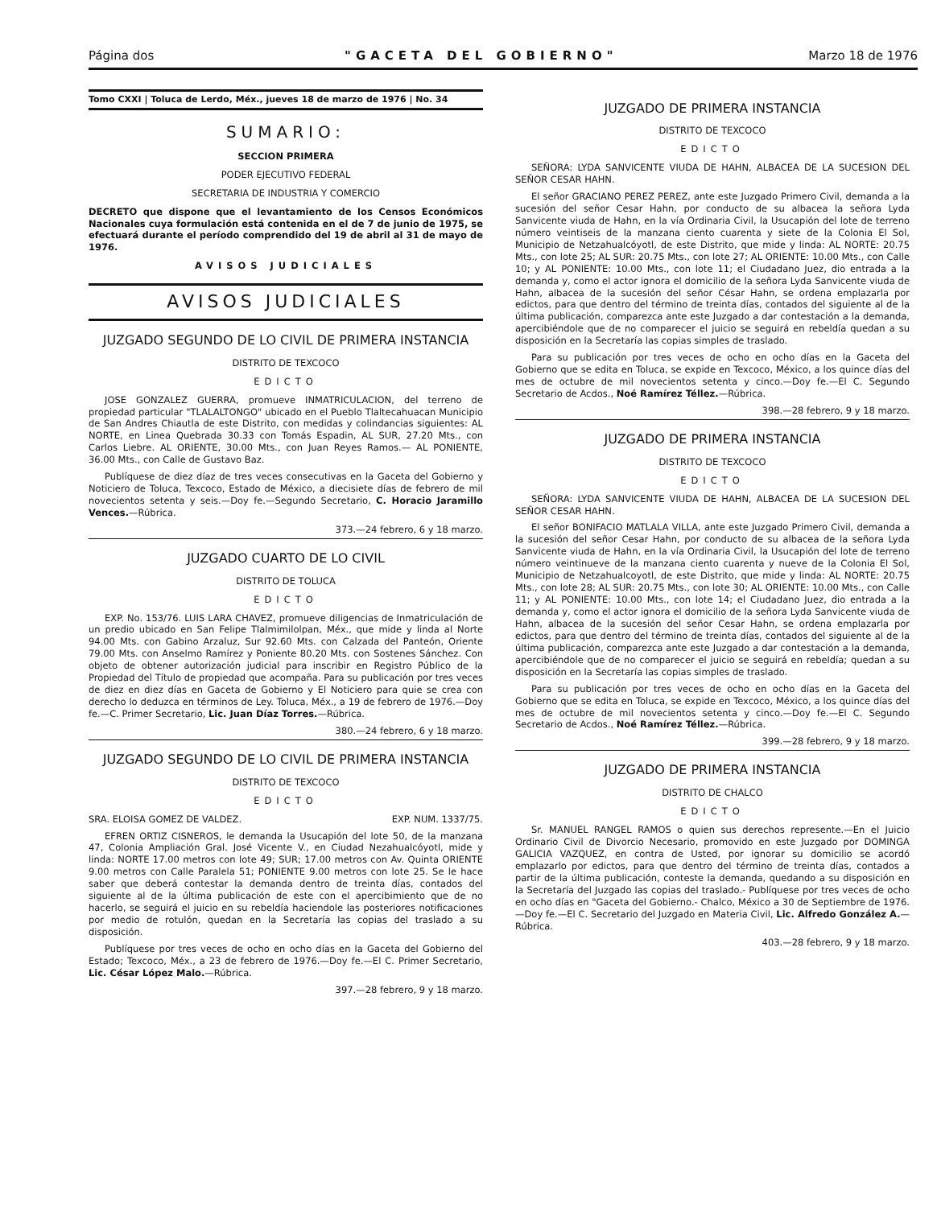Página dos "GACETA DEL GOBIERNO" Marzo 18 de 1976
Tomo CXXI | Toluca de Lerdo, Méx., jueves 18 de marzo de 1976 | No. 34
SUMARIO:
SECCION PRIMERA
PODER EJECUTIVO FEDERAL
SECRETARIA DE INDUSTRIA Y COMERCIO
DECRETO que dispone que el levantamiento de los Censos Económicos Nacionales cuya formulación está contenida en el de 7 de junio de 1975, se efectuará durante el período comprendido del 19 de abril al 31 de mayo de 1976.
AVISOS JUDICIALES
AVISOS JUDICIALES
JUZGADO SEGUNDO DE LO CIVIL DE PRIMERA INSTANCIA
DISTRITO DE TEXCOCO
EDICTO
JOSE GONZALEZ GUERRA, promueve INMATRICULACION, del terreno de propiedad particular "TLALALTONGO" ubicado en el Pueblo Tlaltecahuacan Municipio de San Andres Chiautla de este Distrito, con medidas y colindancias siguientes: AL NORTE, en Linea Quebrada 30.33 con Tomás Espadin, AL SUR, 27.20 Mts., con Carlos Liebre. AL ORIENTE, 30.00 Mts., con Juan Reyes Ramos.— AL PONIENTE, 36.00 Mts., con Calle de Gustavo Baz.
Publíquese de diez díaz de tres veces consecutivas en la Gaceta del Gobierno y Noticiero de Toluca, Texcoco, Estado de México, a diecisiete días de febrero de mil novecientos setenta y seis.—Doy fe.—Segundo Secretario, C. Horacio Jaramillo Vences.—Rúbrica.
373.—24 febrero, 6 y 18 marzo.
JUZGADO CUARTO DE LO CIVIL
DISTRITO DE TOLUCA
EDICTO
EXP. No. 153/76. LUIS LARA CHAVEZ, promueve diligencias de Inmatriculación de un predio ubicado en San Felipe Tlalmimilolpan, Méx., que mide y linda al Norte 94.00 Mts. con Gabino Arzaluz, Sur 92.60 Mts. con Calzada del Panteón, Oriente 79.00 Mts. con Anselmo Ramírez y Poniente 80.20 Mts. con Sostenes Sánchez. Con objeto de obtener autorización judicial para inscribir en Registro Público de la Propiedad del Título de propiedad que acompaña. Para su publicación por tres veces de diez en diez días en Gaceta de Gobierno y El Noticiero para quie se crea con derecho lo deduzca en términos de Ley. Toluca, Méx., a 19 de febrero de 1976.—Doy fe.—C. Primer Secretario, Lic. Juan Díaz Torres.—Rúbrica.
380.—24 febrero, 6 y 18 marzo.
JUZGADO SEGUNDO DE LO CIVIL DE PRIMERA INSTANCIA
DISTRITO DE TEXCOCO
EDICTO
SRA. ELOISA GOMEZ DE VALDEZ. EXP. NUM. 1337/75.
EFREN ORTIZ CISNEROS, le demanda la Usucapión del lote 50, de la manzana 47, Colonia Ampliación Gral. José Vicente V., en Ciudad Nezahualcóyotl, mide y linda: NORTE 17.00 metros con lote 49; SUR; 17.00 metros con Av. Quinta ORIENTE 9.00 metros con Calle Paralela 51; PONIENTE 9.00 metros con lote 25. Se le hace saber que deberá contestar la demanda dentro de treinta días, contados del siguiente al de la última publicación de este con el apercibimiento que de no hacerlo, se seguirá el juicio en su rebeldía haciendole las posteriores notificaciones por medio de rotulón, quedan en la Secretaría las copias del traslado a su disposición.
Publíquese por tres veces de ocho en ocho días en la Gaceta del Gobierno del Estado; Texcoco, Méx., a 23 de febrero de 1976.—Doy fe.—El C. Primer Secretario, Lic. César López Malo.—Rúbrica.
397.—28 febrero, 9 y 18 marzo.
JUZGADO DE PRIMERA INSTANCIA
DISTRITO DE TEXCOCO
EDICTO
SEÑORA: LYDA SANVICENTE VIUDA DE HAHN, ALBACEA DE LA SUCESION DEL SEÑOR CESAR HAHN.
El señor GRACIANO PEREZ PEREZ, ante este Juzgado Primero Civil, demanda a la sucesión del señor Cesar Hahn, por conducto de su albacea la señora Lyda Sanvicente viuda de Hahn, en la vía Ordinaria Civil, la Usucapión del lote de terreno número veintiseis de la manzana ciento cuarenta y siete de la Colonia El Sol, Municipio de Netzahualcóyotl, de este Distrito, que mide y linda: AL NORTE: 20.75 Mts., con lote 25; AL SUR: 20.75 Mts., con lote 27; AL ORIENTE: 10.00 Mts., con Calle 10; y AL PONIENTE: 10.00 Mts., con lote 11; el Ciudadano Juez, dio entrada a la demanda y, como el actor ignora el domicilio de la señora Lyda Sanvicente viuda de Hahn, albacea de la sucesión del señor César Hahn, se ordena emplazarla por edictos, para que dentro del término de treinta días, contados del siguiente al de la última publicación, comparezca ante este Juzgado a dar contestación a la demanda, apercibiéndole que de no comparecer el juicio se seguirá en rebeldía quedan a su disposición en la Secretaría las copias simples de traslado.
Para su publicación por tres veces de ocho en ocho días en la Gaceta del Gobierno que se edita en Toluca, se expide en Texcoco, México, a los quince días del mes de octubre de mil novecientos setenta y cinco.—Doy fe.—El C. Segundo Secretario de Acdos., Noé Ramírez Téllez.—Rúbrica.
398.—28 febrero, 9 y 18 marzo.
JUZGADO DE PRIMERA INSTANCIA
DISTRITO DE TEXCOCO
EDICTO
SEÑORA: LYDA SANVICENTE VIUDA DE HAHN, ALBACEA DE LA SUCESION DEL SEÑOR CESAR HAHN.
El señor BONIFACIO MATLALA VILLA, ante este Juzgado Primero Civil, demanda a la sucesión del señor Cesar Hahn, por conducto de su albacea de la señora Lyda Sanvicente viuda de Hahn, en la vía Ordinaria Civil, la Usucapión del lote de terreno número veintinueve de la manzana ciento cuarenta y nueve de la Colonia El Sol, Municipio de Netzahualcoyotl, de este Distrito, que mide y linda: AL NORTE: 20.75 Mts., con lote 28; AL SUR: 20.75 Mts., con lote 30; AL ORIENTE: 10.00 Mts., con Calle 11; y AL PONIENTE: 10.00 Mts., con lote 14; el Ciudadano Juez, dio entrada a la demanda y, como el actor ignora el domicilio de la señora Lyda Sanvicente viuda de Hahn, albacea de la sucesión del señor Cesar Hahn, se ordena emplazarla por edictos, para que dentro del término de treinta días, contados del siguiente al de la última publicación, comparezca ante este Juzgado a dar contestación a la demanda, apercibiéndole que de no comparecer el juicio se seguirá en rebeldía; quedan a su disposición en la Secretaría las copias simples de traslado.
Para su publicación por tres veces de ocho en ocho días en la Gaceta del Gobierno que se edita en Toluca, se expide en Texcoco, México, a los quince días del mes de octubre de mil novecientos setenta y cinco.—Doy fe.—El C. Segundo Secretario de Acdos., Noé Ramírez Téllez.—Rúbrica.
399.—28 febrero, 9 y 18 marzo.
JUZGADO DE PRIMERA INSTANCIA
DISTRITO DE CHALCO
EDICTO
Sr. MANUEL RANGEL RAMOS o quien sus derechos represente.—En el Juicio Ordinario Civil de Divorcio Necesario, promovido en este Juzgado por DOMINGA GALICIA VAZQUEZ, en contra de Usted, por ignorar su domicilio se acordó emplazarlo por edictos, para que dentro del término de treinta días, contados a partir de la última publicación, conteste la demanda, quedando a su disposición en la Secretaría del Juzgado las copias del traslado.- Publíquese por tres veces de ocho en ocho días en "Gaceta del Gobierno.- Chalco, México a 30 de Septiembre de 1976.—Doy fe.—El C. Secretario del Juzgado en Materia Civil, Lic. Alfredo González A.—Rúbrica.
403.—28 febrero, 9 y 18 marzo.